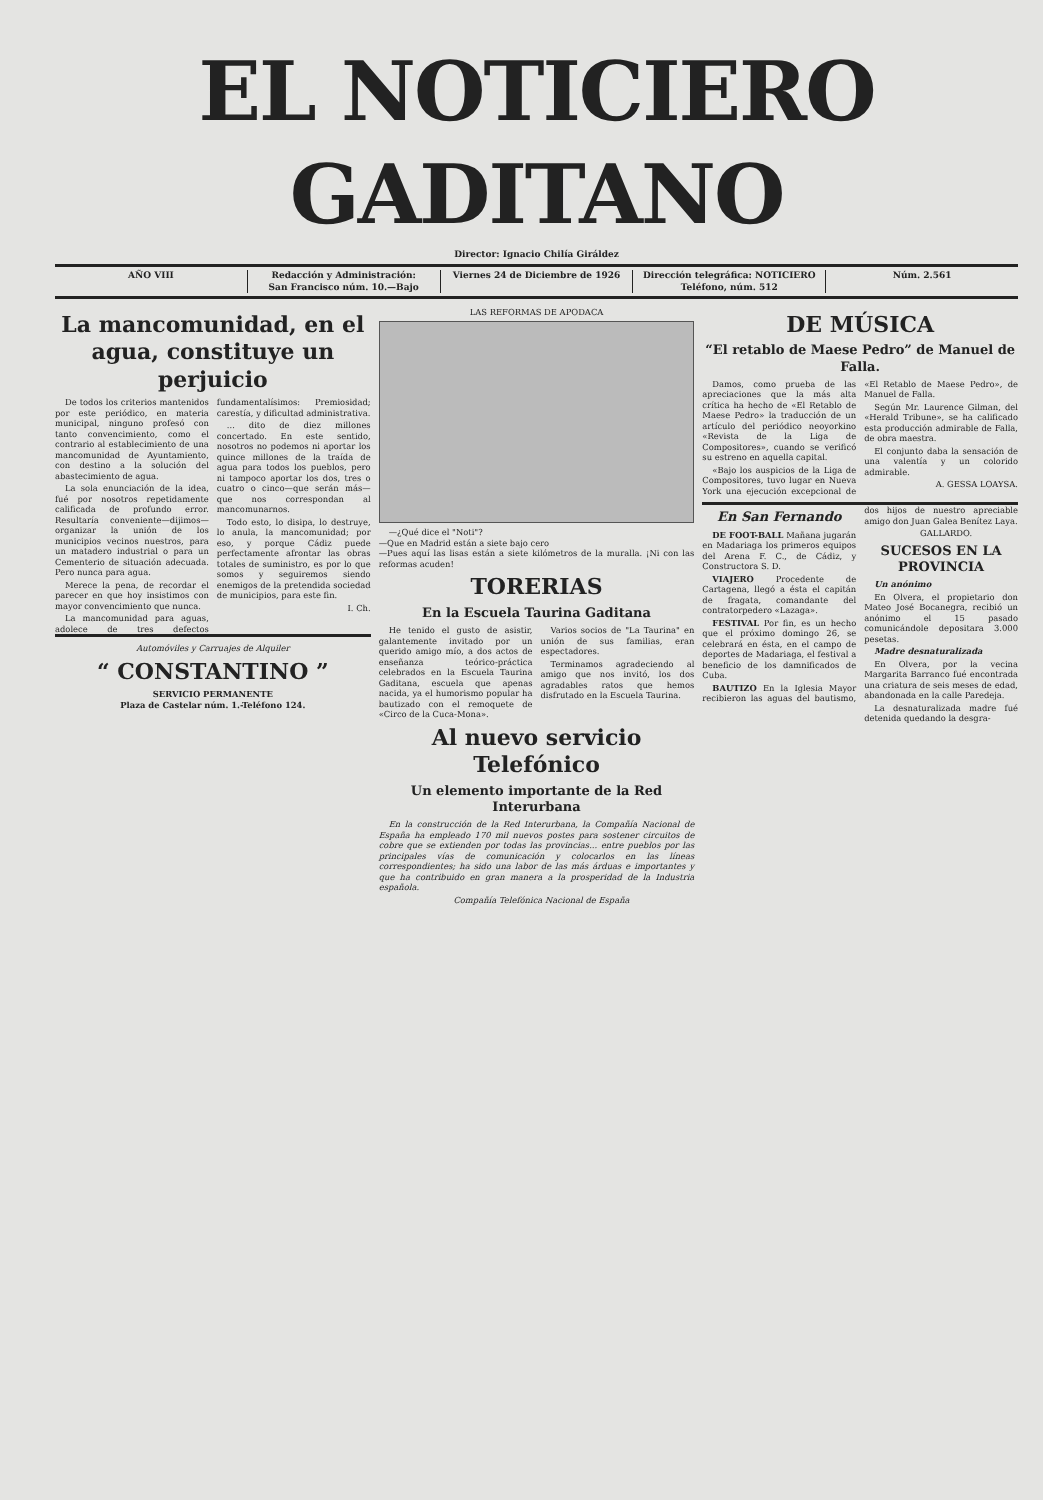EL NOTICIERO GADITANO
Director: Ignacio Chilía Giráldez
AÑO VIII Redacción y Administración:
San Francisco núm. 10.—Bajo
Viernes 24 de Diciembre de 1926
Dirección telegráfica: NOTICIERO
Teléfono, núm. 512
Núm. 2.561
La mancomunidad, en el agua, constituye un perjuicio
De todos los criterios mantenidos por este periódico, en materia municipal, ninguno profesó con tanto convencimiento, como el contrario al establecimiento de una mancomunidad de Ayuntamiento, con destino a la solución del abastecimiento de agua.
La sola enunciación de la idea, fué por nosotros repetidamente calificada de profundo error. Resultaría conveniente—dijimos—organizar la unión de los municipios vecinos nuestros, para un matadero industrial o para un Cementerio de situación adecuada. Pero nunca para agua.
Merece la pena, de recordar el parecer en que hoy insistimos con mayor convencimiento que nunca.
La mancomunidad para aguas, adolece de tres defectos fundamentalísimos: Premiosidad; carestía, y dificultad administrativa.
... dito de diez millones concertado. En este sentido, nosotros no podemos ni aportar los quince millones de la traída de agua para todos los pueblos, pero ni tampoco aportar los dos, tres o cuatro o cinco—que serán más—que nos correspondan al mancomunarnos.
Todo esto, lo disipa, lo destruye, lo anula, la mancomunidad; por eso, y porque Cádiz puede perfectamente afrontar las obras totales de suministro, es por lo que somos y seguiremos siendo enemigos de la pretendida sociedad de municipios, para este fin.
I. Ch.
Automóviles y Carruajes de Alquiler
“ CONSTANTINO ”
SERVICIO PERMANENTE
Plaza de Castelar núm. 1.-Teléfono 124.
LAS REFORMAS DE APODACA
—¿Qué dice el "Noti"?
—Que en Madrid están a siete bajo cero
—Pues aquí las lisas están a siete kilómetros de la muralla. ¡Ni con las reformas acuden!
TORERIAS
En la Escuela Taurina Gaditana
He tenido el gusto de asistir, galantemente invitado por un querido amigo mío, a dos actos de enseñanza teórico-práctica celebrados en la Escuela Taurina Gaditana, escuela que apenas nacida, ya el humorismo popular ha bautizado con el remoquete de «Circo de la Cuca-Mona».
Varios socios de "La Taurina" en unión de sus familias, eran espectadores.
Terminamos agradeciendo al amigo que nos invitó, los dos agradables ratos que hemos disfrutado en la Escuela Taurina.
Al nuevo servicio Telefónico
Un elemento importante de la Red Interurbana
En la construcción de la Red Interurbana, la Compañía Nacional de España ha empleado 170 mil nuevos postes para sostener circuitos de cobre que se extienden por todas las provincias... entre pueblos por las principales vías de comunicación y colocarlos en las líneas correspondientes; ha sido una labor de las más árduas e importantes y que ha contribuido en gran manera a la prosperidad de la Industria española.
Compañía Telefónica Nacional de España
DE MÚSICA
“El retablo de Maese Pedro” de Manuel de Falla.
Damos, como prueba de las apreciaciones que la más alta crítica ha hecho de «El Retablo de Maese Pedro» la traducción de un artículo del periódico neoyorkino «Revista de la Liga de Compositores», cuando se verificó su estreno en aquella capital.
«Bajo los auspicios de la Liga de Compositores, tuvo lugar en Nueva York una ejecución excepcional de «El Retablo de Maese Pedro», de Manuel de Falla.
Según Mr. Laurence Gilman, del «Herald Tribune», se ha calificado esta producción admirable de Falla, de obra maestra.
El conjunto daba la sensación de una valentía y un colorido admirable.
A. GESSA LOAYSA.
En San Fernando
DE FOOT-BALL Mañana jugarán en Madariaga los primeros equipos del Arena F. C., de Cádiz, y Constructora S. D.
VIAJERO Procedente de Cartagena, llegó a ésta el capitán de fragata, comandante del contratorpedero «Lazaga».
FESTIVAL Por fin, es un hecho que el próximo domingo 26, se celebrará en ésta, en el campo de deportes de Madariaga, el festival a beneficio de los damnificados de Cuba.
BAUTIZO En la Iglesia Mayor recibieron las aguas del bautismo, dos hijos de nuestro apreciable amigo don Juan Galea Benítez Laya.
GALLARDO.
SUCESOS EN LA PROVINCIA
Un anónimo
En Olvera, el propietario don Mateo José Bocanegra, recibió un anónimo el 15 pasado comunicándole depositara 3.000 pesetas.
Madre desnaturalizada
En Olvera, por la vecina Margarita Barranco fué encontrada una criatura de seis meses de edad, abandonada en la calle Paredeja.
La desnaturalizada madre fué detenida quedando la desgra-